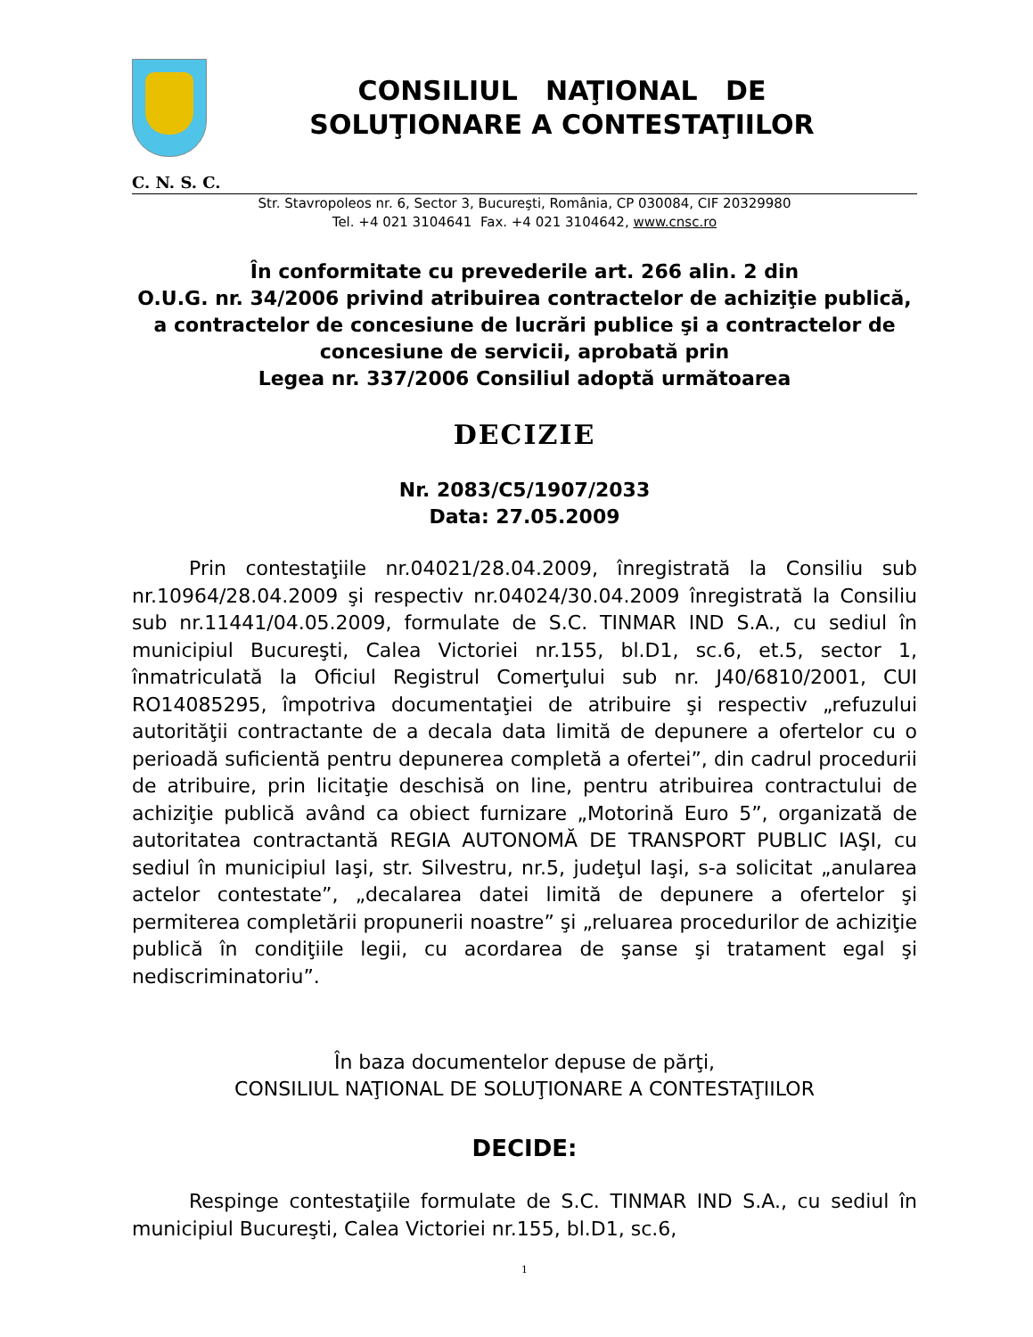CONSILIUL NAŢIONAL DE
SOLUŢIONARE A CONTESTAŢIILOR
C. N. S. C.
Str. Stavropoleos nr. 6, Sector 3, Bucureşti, România, CP 030084, CIF 20329980
Tel. +4 021 3104641 Fax. +4 021 3104642, www.cnsc.ro
În conformitate cu prevederile art. 266 alin. 2 din
O.U.G. nr. 34/2006 privind atribuirea contractelor de achiziţie publică, a contractelor de concesiune de lucrări publice şi a contractelor de concesiune de servicii, aprobată prin
Legea nr. 337/2006 Consiliul adoptă următoarea
DECIZIE
Nr. 2083/C5/1907/2033
Data: 27.05.2009
Prin contestaţiile nr.04021/28.04.2009, înregistrată la Consiliu sub nr.10964/28.04.2009 şi respectiv nr.04024/30.04.2009 înregistrată la Consiliu sub nr.11441/04.05.2009, formulate de S.C. TINMAR IND S.A., cu sediul în municipiul Bucureşti, Calea Victoriei nr.155, bl.D1, sc.6, et.5, sector 1, înmatriculată la Oficiul Registrul Comerţului sub nr. J40/6810/2001, CUI RO14085295, împotriva documentaţiei de atribuire şi respectiv „refuzului autorităţii contractante de a decala data limită de depunere a ofertelor cu o perioadă suficientă pentru depunerea completă a ofertei”, din cadrul procedurii de atribuire, prin licitaţie deschisă on line, pentru atribuirea contractului de achiziţie publică având ca obiect furnizare „Motorină Euro 5”, organizată de autoritatea contractantă REGIA AUTONOMĂ DE TRANSPORT PUBLIC IAŞI, cu sediul în municipiul Iaşi, str. Silvestru, nr.5, judeţul Iaşi, s-a solicitat „anularea actelor contestate”, „decalarea datei limită de depunere a ofertelor şi permiterea completării propunerii noastre” şi „reluarea procedurilor de achiziţie publică în condiţiile legii, cu acordarea de şanse şi tratament egal şi nediscriminatoriu”.
În baza documentelor depuse de părţi,
CONSILIUL NAŢIONAL DE SOLUŢIONARE A CONTESTAŢIILOR
DECIDE:
Respinge contestaţiile formulate de S.C. TINMAR IND S.A., cu sediul în municipiul Bucureşti, Calea Victoriei nr.155, bl.D1, sc.6,
1